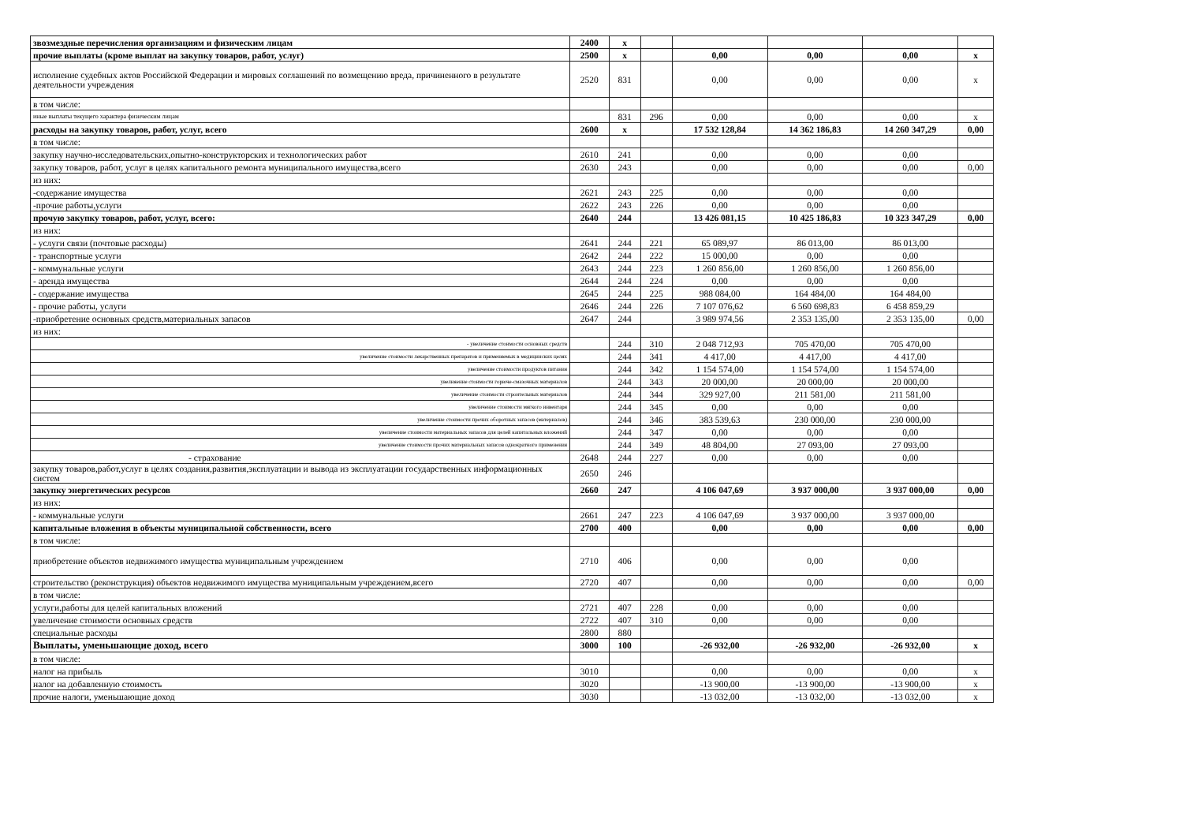| звозмездные перечисления организациям и физическим лицам | 2400 | х | | | | | |
| прочие выплаты (кроме выплат на закупку товаров, работ, услуг) | 2500 | х | | 0,00 | 0,00 | 0,00 | х |
| исполнение судебных актов Российской Федерации и мировых соглашений по возмещению вреда, причиненного в результате деятельности учреждения | 2520 | 831 | | 0,00 | 0,00 | 0,00 | х |
| в том числе: | | | | | | | |
| иные выплаты текущего характера физическим лицам | | 831 | 296 | 0,00 | 0,00 | 0,00 | х |
| расходы на закупку товаров, работ, услуг, всего | 2600 | х | | 17 532 128,84 | 14 362 186,83 | 14 260 347,29 | 0,00 |
| в том числе: | | | | | | | |
| закупку научно-исследовательских,опытно-конструкторских и технологических работ | 2610 | 241 | | 0,00 | 0,00 | 0,00 | |
| закупку товаров, работ, услуг в целях капитального ремонта муниципального имущества,всего | 2630 | 243 | | 0,00 | 0,00 | 0,00 | 0,00 |
| из них: | | | | | | | |
| -содержание имущества | 2621 | 243 | 225 | 0,00 | 0,00 | 0,00 | |
| -прочие работы,услуги | 2622 | 243 | 226 | 0,00 | 0,00 | 0,00 | |
| прочую закупку товаров, работ, услуг, всего: | 2640 | 244 | | 13 426 081,15 | 10 425 186,83 | 10 323 347,29 | 0,00 |
| из них: | | | | | | | |
| - услуги связи (почтовые расходы) | 2641 | 244 | 221 | 65 089,97 | 86 013,00 | 86 013,00 | |
| - транспортные услуги | 2642 | 244 | 222 | 15 000,00 | 0,00 | 0,00 | |
| - коммунальные услуги | 2643 | 244 | 223 | 1 260 856,00 | 1 260 856,00 | 1 260 856,00 | |
| - аренда имущества | 2644 | 244 | 224 | 0,00 | 0,00 | 0,00 | |
| - содержание имущества | 2645 | 244 | 225 | 988 084,00 | 164 484,00 | 164 484,00 | |
| - прочие работы, услуги | 2646 | 244 | 226 | 7 107 076,62 | 6 560 698,83 | 6 458 859,29 | |
| -приобретение основных средств,материальных запасов | 2647 | 244 | | 3 989 974,56 | 2 353 135,00 | 2 353 135,00 | 0,00 |
| из них: | | | | | | | |
| - увеличение стоимости основных средств | | 244 | 310 | 2 048 712,93 | 705 470,00 | 705 470,00 | |
| увеличение стоимости лекарственных препаратов и применяемых в медицинских целях | | 244 | 341 | 4 417,00 | 4 417,00 | 4 417,00 | |
| увеличение стоимости продуктов питания | | 244 | 342 | 1 154 574,00 | 1 154 574,00 | 1 154 574,00 | |
| увелияение стоимости горюче-смазочных материалов | | 244 | 343 | 20 000,00 | 20 000,00 | 20 000,00 | |
| увеличение стоимости строительных материалов | | 244 | 344 | 329 927,00 | 211 581,00 | 211 581,00 | |
| увеличение стоимости мягкого инвентаря | | 244 | 345 | 0,00 | 0,00 | 0,00 | |
| увеличение стоимости прочих оборотных запасов (материалов) | | 244 | 346 | 383 539,63 | 230 000,00 | 230 000,00 | |
| увеличение стоимости материальных запасов для целей капитальных вложений | | 244 | 347 | 0,00 | 0,00 | 0,00 | |
| увеличение стоимости прочих материальных запасов однократного применения | | 244 | 349 | 48 804,00 | 27 093,00 | 27 093,00 | |
| - страхование | 2648 | 244 | 227 | 0,00 | 0,00 | 0,00 | |
| закупку товаров,работ,услуг в целях создания,развития,эксплуатации и вывода из эксплуатации государственных информационных систем | 2650 | 246 | | | | | |
| закупку энергетических ресурсов | 2660 | 247 | | 4 106 047,69 | 3 937 000,00 | 3 937 000,00 | 0,00 |
| из них: | | | | | | | |
| - коммунальные услуги | 2661 | 247 | 223 | 4 106 047,69 | 3 937 000,00 | 3 937 000,00 | |
| капитальные вложения в объекты муниципальной собственности, всего | 2700 | 400 | | 0,00 | 0,00 | 0,00 | 0,00 |
| в том числе: | | | | | | | |
| приобретение объектов недвижимого имущества муниципальным учреждением | 2710 | 406 | | 0,00 | 0,00 | 0,00 | |
| строительство (реконструкция) объектов недвижимого имущества муниципальным учреждением,всего | 2720 | 407 | | 0,00 | 0,00 | 0,00 | 0,00 |
| в том числе: | | | | | | | |
| услуги,работы для целей капитальных вложений | 2721 | 407 | 228 | 0,00 | 0,00 | 0,00 | |
| увеличение стоимости основных средств | 2722 | 407 | 310 | 0,00 | 0,00 | 0,00 | |
| специальные расходы | 2800 | 880 | | | | | |
| Выплаты, уменьшающие доход, всего | 3000 | 100 | | -26 932,00 | -26 932,00 | -26 932,00 | х |
| в том числе: | | | | | | | |
| налог на прибыль | 3010 | | | 0,00 | 0,00 | 0,00 | х |
| налог на добавленную стоимость | 3020 | | | -13 900,00 | -13 900,00 | -13 900,00 | х |
| прочие налоги, уменьшающие доход | 3030 | | | -13 032,00 | -13 032,00 | -13 032,00 | х |